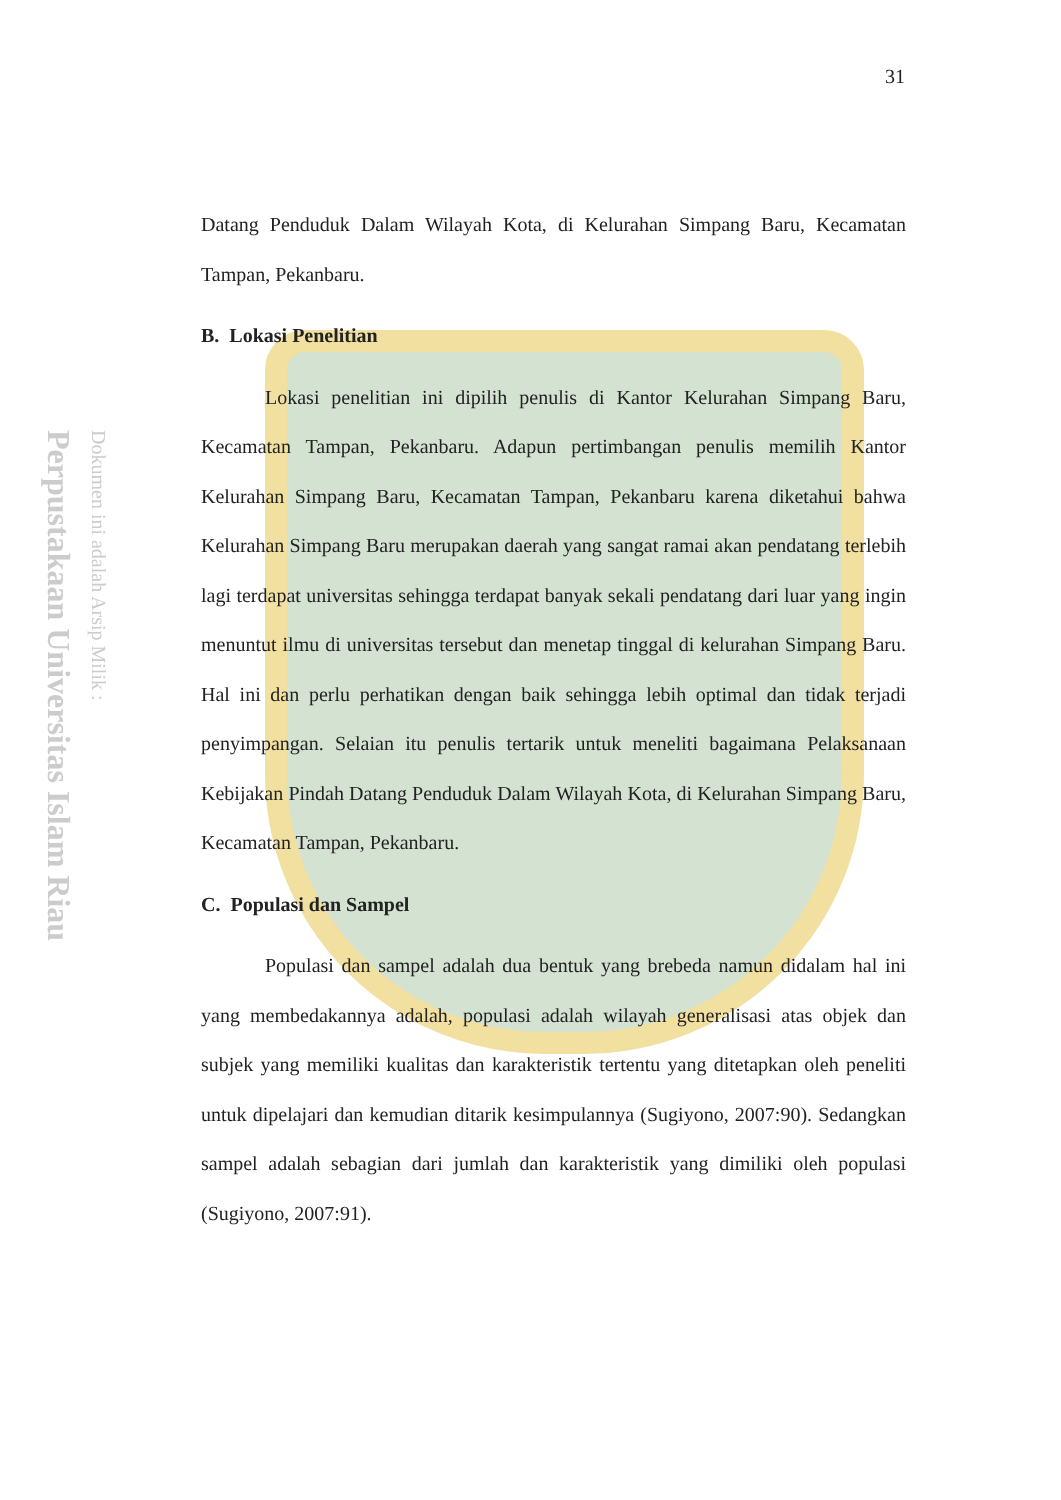Perpustakaan Universitas Islam Riau
Dokumen ini adalah Arsip Milik :
31
Datang Penduduk Dalam Wilayah Kota, di Kelurahan Simpang Baru, Kecamatan Tampan, Pekanbaru.
B. Lokasi Penelitian
Lokasi penelitian ini dipilih penulis di Kantor Kelurahan Simpang Baru, Kecamatan Tampan, Pekanbaru. Adapun pertimbangan penulis memilih Kantor Kelurahan Simpang Baru, Kecamatan Tampan, Pekanbaru karena diketahui bahwa Kelurahan Simpang Baru merupakan daerah yang sangat ramai akan pendatang terlebih lagi terdapat universitas sehingga terdapat banyak sekali pendatang dari luar yang ingin menuntut ilmu di universitas tersebut dan menetap tinggal di kelurahan Simpang Baru. Hal ini dan perlu perhatikan dengan baik sehingga lebih optimal dan tidak terjadi penyimpangan. Selaian itu penulis tertarik untuk meneliti bagaimana Pelaksanaan Kebijakan Pindah Datang Penduduk Dalam Wilayah Kota, di Kelurahan Simpang Baru, Kecamatan Tampan, Pekanbaru.
C. Populasi dan Sampel
Populasi dan sampel adalah dua bentuk yang brebeda namun didalam hal ini yang membedakannya adalah, populasi adalah wilayah generalisasi atas objek dan subjek yang memiliki kualitas dan karakteristik tertentu yang ditetapkan oleh peneliti untuk dipelajari dan kemudian ditarik kesimpulannya (Sugiyono, 2007:90). Sedangkan sampel adalah sebagian dari jumlah dan karakteristik yang dimiliki oleh populasi (Sugiyono, 2007:91).